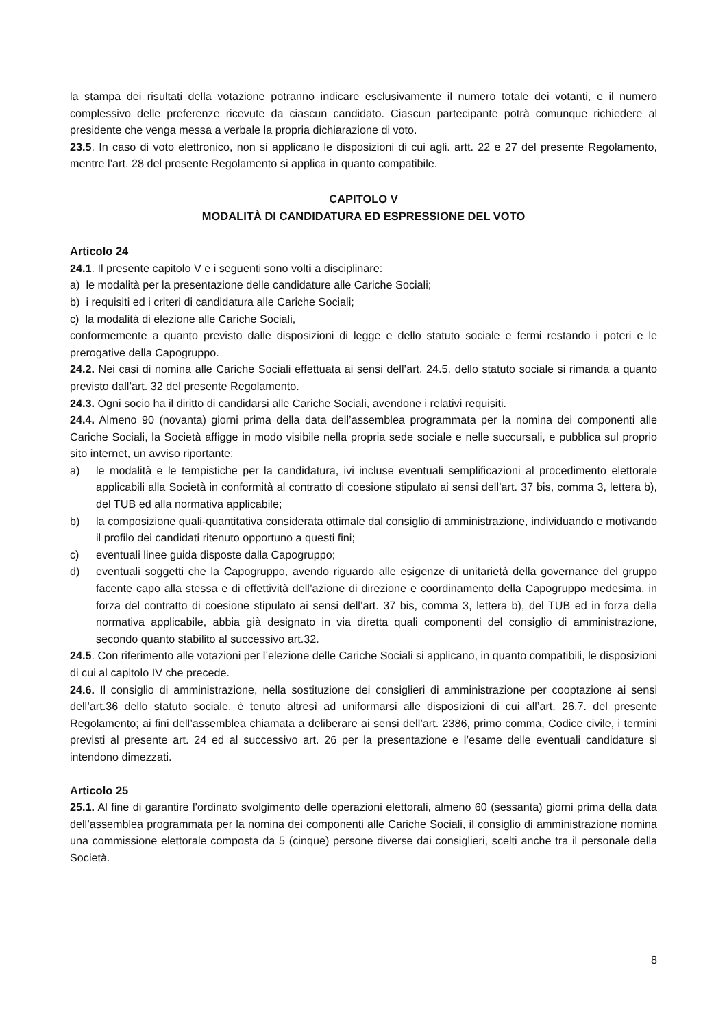la stampa dei risultati della votazione potranno indicare esclusivamente il numero totale dei votanti, e il numero complessivo delle preferenze ricevute da ciascun candidato. Ciascun partecipante potrà comunque richiedere al presidente che venga messa a verbale la propria dichiarazione di voto.
23.5. In caso di voto elettronico, non si applicano le disposizioni di cui agli. artt. 22 e 27 del presente Regolamento, mentre l’art. 28 del presente Regolamento si applica in quanto compatibile.
CAPITOLO V
MODALITÀ DI CANDIDATURA ED ESPRESSIONE DEL VOTO
Articolo 24
24.1. Il presente capitolo V e i seguenti sono volti a disciplinare:
a) le modalità per la presentazione delle candidature alle Cariche Sociali;
b) i requisiti ed i criteri di candidatura alle Cariche Sociali;
c) la modalità di elezione alle Cariche Sociali,
conformemente a quanto previsto dalle disposizioni di legge e dello statuto sociale e fermi restando i poteri e le prerogative della Capogruppo.
24.2. Nei casi di nomina alle Cariche Sociali effettuata ai sensi dell’art. 24.5. dello statuto sociale si rimanda a quanto previsto dall’art. 32 del presente Regolamento.
24.3. Ogni socio ha il diritto di candidarsi alle Cariche Sociali, avendone i relativi requisiti.
24.4. Almeno 90 (novanta) giorni prima della data dell’assemblea programmata per la nomina dei componenti alle Cariche Sociali, la Società affigge in modo visibile nella propria sede sociale e nelle succursali, e pubblica sul proprio sito internet, un avviso riportante:
a) le modalità e le tempistiche per la candidatura, ivi incluse eventuali semplificazioni al procedimento elettorale applicabili alla Società in conformità al contratto di coesione stipulato ai sensi dell’art. 37 bis, comma 3, lettera b), del TUB ed alla normativa applicabile;
b) la composizione quali-quantitativa considerata ottimale dal consiglio di amministrazione, individuando e motivando il profilo dei candidati ritenuto opportuno a questi fini;
c) eventuali linee guida disposte dalla Capogruppo;
d) eventuali soggetti che la Capogruppo, avendo riguardo alle esigenze di unitarietà della governance del gruppo facente capo alla stessa e di effettività dell’azione di direzione e coordinamento della Capogruppo medesima, in forza del contratto di coesione stipulato ai sensi dell’art. 37 bis, comma 3, lettera b), del TUB ed in forza della normativa applicabile, abbia già designato in via diretta quali componenti del consiglio di amministrazione, secondo quanto stabilito al successivo art.32.
24.5. Con riferimento alle votazioni per l’elezione delle Cariche Sociali si applicano, in quanto compatibili, le disposizioni di cui al capitolo IV che precede.
24.6. Il consiglio di amministrazione, nella sostituzione dei consiglieri di amministrazione per cooptazione ai sensi dell’art.36 dello statuto sociale, è tenuto altresì ad uniformarsi alle disposizioni di cui all’art. 26.7. del presente Regolamento; ai fini dell’assemblea chiamata a deliberare ai sensi dell’art. 2386, primo comma, Codice civile, i termini previsti al presente art. 24 ed al successivo art. 26 per la presentazione e l’esame delle eventuali candidature si intendono dimezzati.
Articolo 25
25.1. Al fine di garantire l’ordinato svolgimento delle operazioni elettorali, almeno 60 (sessanta) giorni prima della data dell’assemblea programmata per la nomina dei componenti alle Cariche Sociali, il consiglio di amministrazione nomina una commissione elettorale composta da 5 (cinque) persone diverse dai consiglieri, scelti anche tra il personale della Società.
8